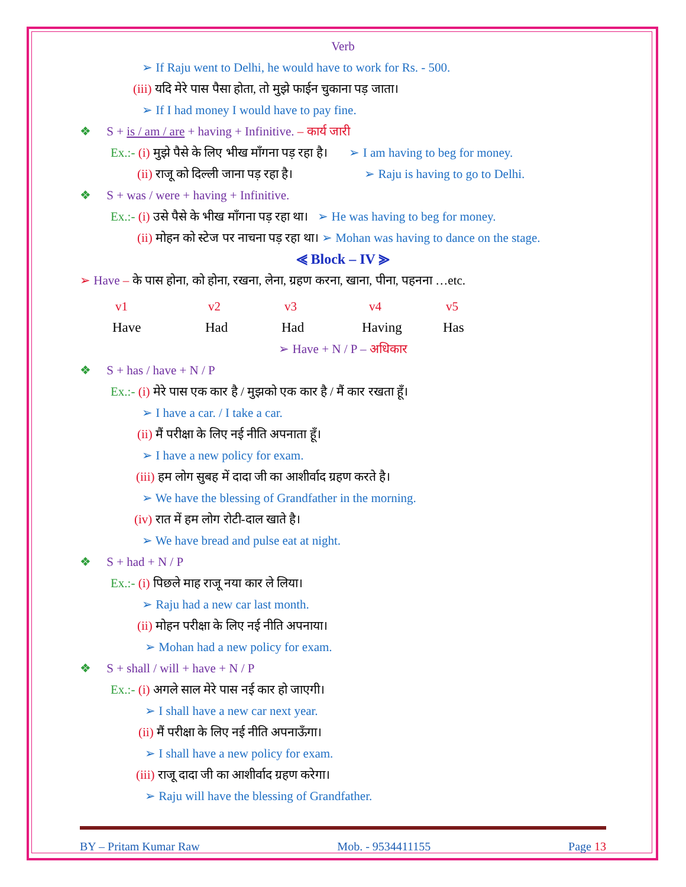Verb
➢ If Raju went to Delhi, he would have to work for Rs. - 500.
(iii) यदि मेरे पास पैसा होता, तो मुझे फाईन चुकाना पड़ जाता।
➢ If I had money I would have to pay fine.
❖ S + is / am / are + having + Infinitive. – कार्य जारी
Ex.:- (i) मुझे पैसे के लिए भीख माँगना पड़ रहा है। ➢ I am having to beg for money.
(ii) राजू को दिल्ली जाना पड़ रहा है। ➢ Raju is having to go to Delhi.
❖ S + was / were + having + Infinitive.
Ex.:- (i) उसे पैसे के भीख माँगना पड़ रहा था। ➢ He was having to beg for money.
(ii) मोहन को स्टेज पर नाचना पड़ रहा था। ➢ Mohan was having to dance on the stage.
⪡ Block – IV ⪢
➢ Have – के पास होना, को होना, रखना, लेना, ग्रहण करना, खाना, पीना, पहनना …etc.
v1 v2 v3 v4 v5
Have Had Had Having Has
➢ Have + N / P – अधिकार
❖ S + has / have + N / P
Ex.:- (i) मेरे पास एक कार है / मुझको एक कार है / मैं कार रखता हूँ।
➢ I have a car. / I take a car.
(ii) मैं परीक्षा के लिए नई नीति अपनाता हूँ।
➢ I have a new policy for exam.
(iii) हम लोग सुबह में दादा जी का आशीर्वाद ग्रहण करते है।
➢ We have the blessing of Grandfather in the morning.
(iv) रात में हम लोग रोटी-दाल खाते है।
➢ We have bread and pulse eat at night.
❖ S + had + N / P
Ex.:- (i) पिछले माह राजू नया कार ले लिया।
➢ Raju had a new car last month.
(ii) मोहन परीक्षा के लिए नई नीति अपनाया।
➢ Mohan had a new policy for exam.
❖ S + shall / will + have + N / P
Ex.:- (i) अगले साल मेरे पास नई कार हो जाएगी।
➢ I shall have a new car next year.
(ii) मैं परीक्षा के लिए नई नीति अपनाऊँगा।
➢ I shall have a new policy for exam.
(iii) राजू दादा जी का आशीर्वाद ग्रहण करेगा।
➢ Raju will have the blessing of Grandfather.
BY – Pritam Kumar Raw Mob. - 9534411155 Page 13